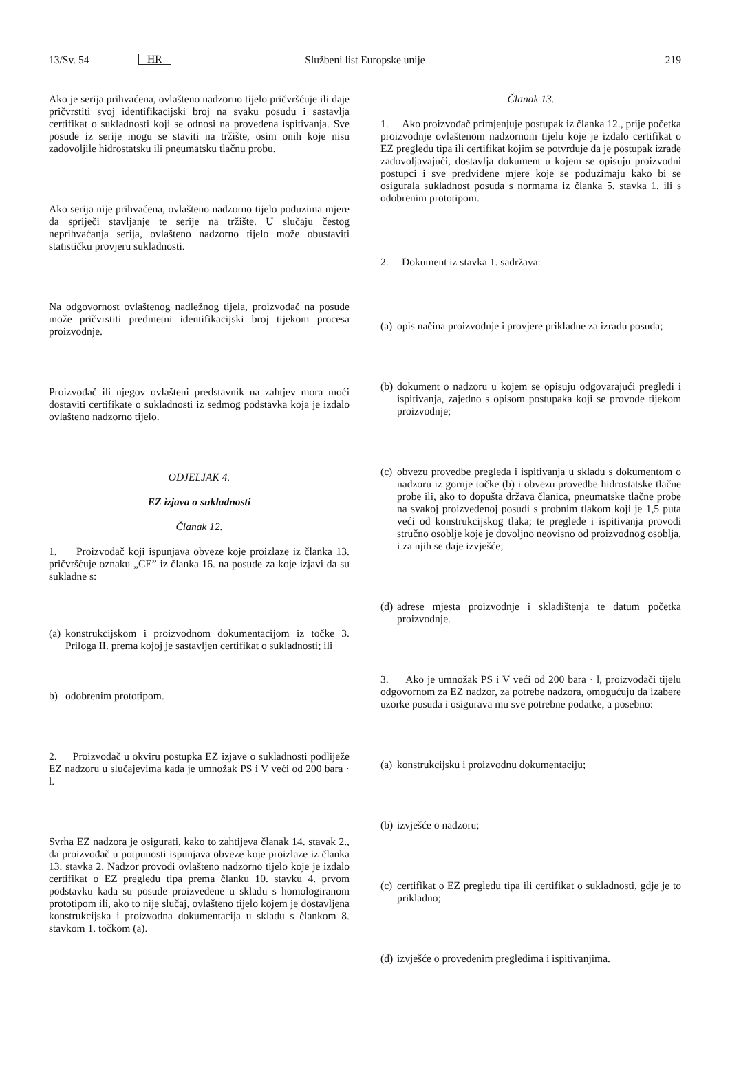13/Sv. 54 HR Službeni list Europske unije 219
Ako je serija prihvaćena, ovlašteno nadzorno tijelo pričvršćuje ili daje pričvrstiti svoj identifikacijski broj na svaku posudu i sastavlja certifikat o sukladnosti koji se odnosi na provedena ispitivanja. Sve posude iz serije mogu se staviti na tržište, osim onih koje nisu zadovoljile hidrostatsku ili pneumatsku tlačnu probu.
Ako serija nije prihvaćena, ovlašteno nadzorno tijelo poduzima mjere da spriječi stavljanje te serije na tržište. U slučaju čestog neprihvaćanja serija, ovlašteno nadzorno tijelo može obustaviti statističku provjeru sukladnosti.
Na odgovornost ovlaštenog nadležnog tijela, proizvođač na posude može pričvrstiti predmetni identifikacijski broj tijekom procesa proizvodnje.
Proizvođač ili njegov ovlašteni predstavnik na zahtjev mora moći dostaviti certifikate o sukladnosti iz sedmog podstavka koja je izdalo ovlašteno nadzorno tijelo.
ODJELJAK 4.
EZ izjava o sukladnosti
Članak 12.
1. Proizvođač koji ispunjava obveze koje proizlaze iz članka 13. pričvršćuje oznaku „CE” iz članka 16. na posude za koje izjavi da su sukladne s:
(a) konstrukcijskom i proizvodnom dokumentacijom iz točke 3. Priloga II. prema kojoj je sastavljen certifikat o sukladnosti; ili
b) odobrenim prototipom.
2. Proizvođač u okviru postupka EZ izjave o sukladnosti podliježe EZ nadzoru u slučajevima kada je umnožak PS i V veći od 200 bara · l.
Svrha EZ nadzora je osigurati, kako to zahtijeva članak 14. stavak 2., da proizvođač u potpunosti ispunjava obveze koje proizlaze iz članka 13. stavka 2. Nadzor provodi ovlašteno nadzorno tijelo koje je izdalo certifikat o EZ pregledu tipa prema članku 10. stavku 4. prvom podstavku kada su posude proizvedene u skladu s homologiranom prototipom ili, ako to nije slučaj, ovlašteno tijelo kojem je dostavljena konstrukcijska i proizvodna dokumentacija u skladu s člankom 8. stavkom 1. točkom (a).
Članak 13.
1. Ako proizvođač primjenjuje postupak iz članka 12., prije početka proizvodnje ovlaštenom nadzornom tijelu koje je izdalo certifikat o EZ pregledu tipa ili certifikat kojim se potvrđuje da je postupak izrade zadovoljavajući, dostavlja dokument u kojem se opisuju proizvodni postupci i sve predviđene mjere koje se poduzimaju kako bi se osigurala sukladnost posuda s normama iz članka 5. stavka 1. ili s odobrenim prototipom.
2. Dokument iz stavka 1. sadržava:
(a) opis načina proizvodnje i provjere prikladne za izradu posuda;
(b) dokument o nadzoru u kojem se opisuju odgovarajući pregledi i ispitivanja, zajedno s opisom postupaka koji se provode tijekom proizvodnje;
(c) obvezu provedbe pregleda i ispitivanja u skladu s dokumentom o nadzoru iz gornje točke (b) i obvezu provedbe hidrostatske tlačne probe ili, ako to dopušta država članica, pneumatske tlačne probe na svakoj proizvedenoj posudi s probnim tlakom koji je 1,5 puta veći od konstrukcijskog tlaka; te preglede i ispitivanja provodi stručno osoblje koje je dovoljno neovisno od proizvodnog osoblja, i za njih se daje izvješće;
(d) adrese mjesta proizvodnje i skladištenja te datum početka proizvodnje.
3. Ako je umnožak PS i V veći od 200 bara · l, proizvođači tijelu odgovornom za EZ nadzor, za potrebe nadzora, omogućuju da izabere uzorke posuda i osigurava mu sve potrebne podatke, a posebno:
(a) konstrukcijsku i proizvodnu dokumentaciju;
(b) izvješće o nadzoru;
(c) certifikat o EZ pregledu tipa ili certifikat o sukladnosti, gdje je to prikladno;
(d) izvješće o provedenim pregledima i ispitivanjima.